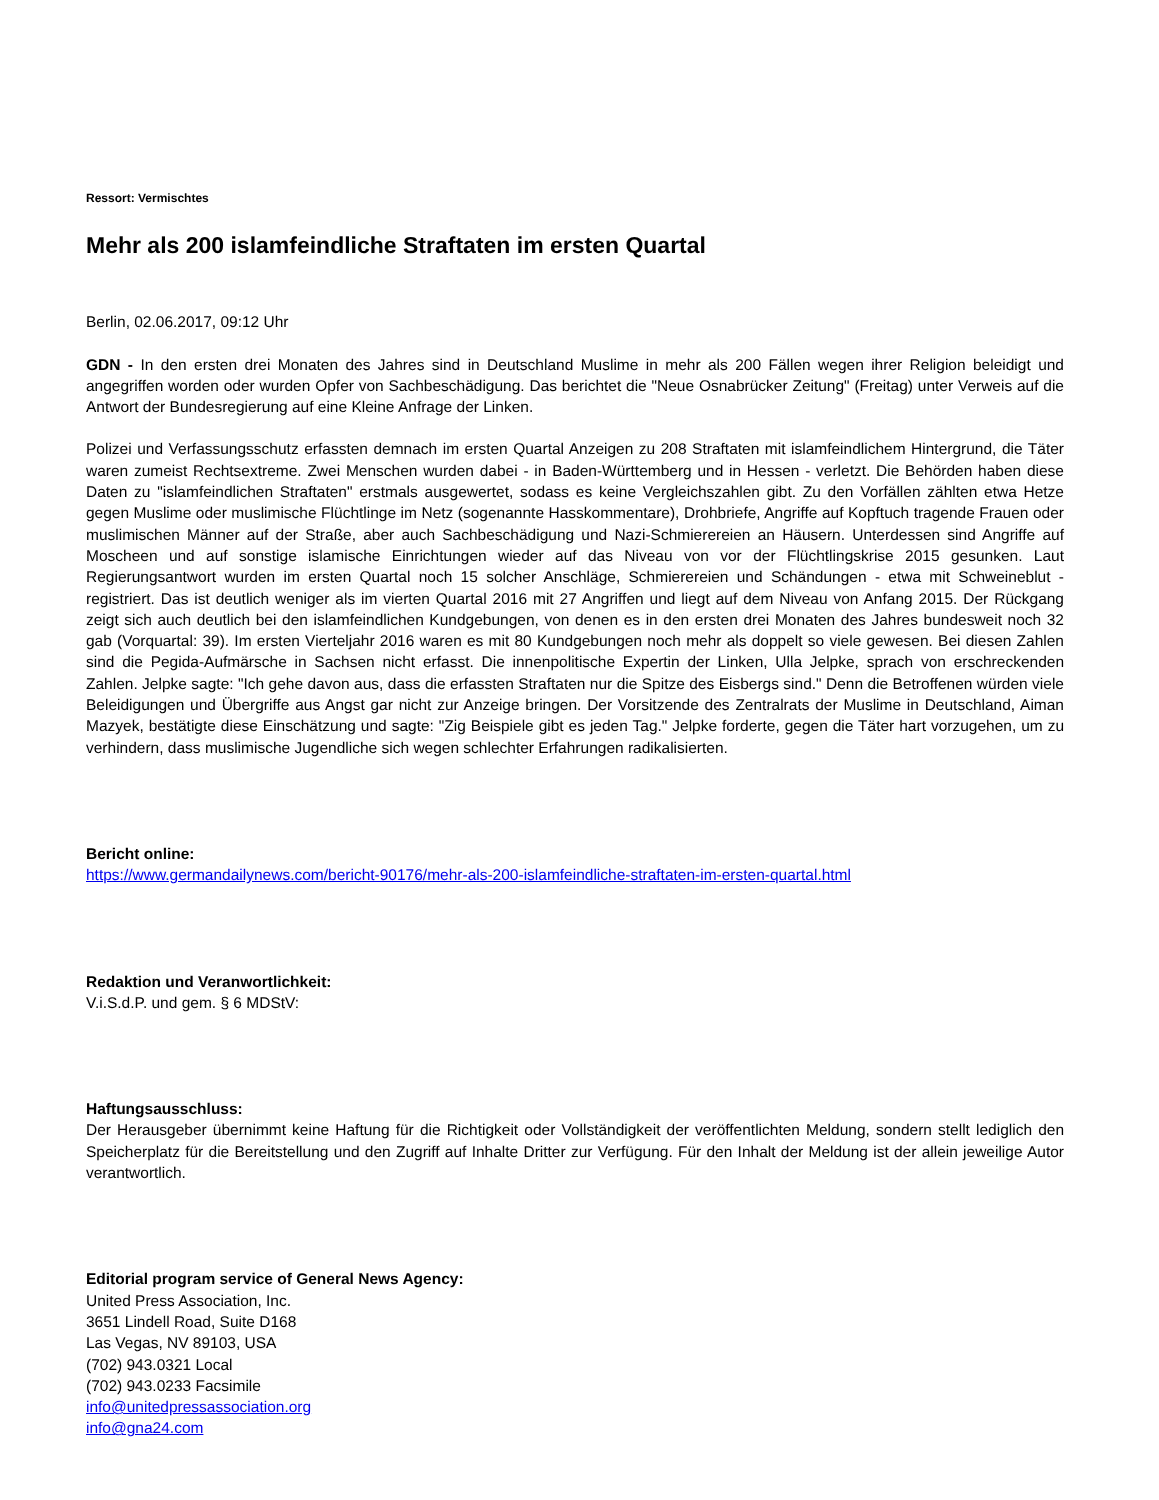Ressort: Vermischtes
Mehr als 200 islamfeindliche Straftaten im ersten Quartal
Berlin, 02.06.2017, 09:12 Uhr
GDN - In den ersten drei Monaten des Jahres sind in Deutschland Muslime in mehr als 200 Fällen wegen ihrer Religion beleidigt und angegriffen worden oder wurden Opfer von Sachbeschädigung. Das berichtet die "Neue Osnabrücker Zeitung" (Freitag) unter Verweis auf die Antwort der Bundesregierung auf eine Kleine Anfrage der Linken.
Polizei und Verfassungsschutz erfassten demnach im ersten Quartal Anzeigen zu 208 Straftaten mit islamfeindlichem Hintergrund, die Täter waren zumeist Rechtsextreme. Zwei Menschen wurden dabei - in Baden-Württemberg und in Hessen - verletzt. Die Behörden haben diese Daten zu "islamfeindlichen Straftaten" erstmals ausgewertet, sodass es keine Vergleichszahlen gibt. Zu den Vorfällen zählten etwa Hetze gegen Muslime oder muslimische Flüchtlinge im Netz (sogenannte Hasskommentare), Drohbriefe, Angriffe auf Kopftuch tragende Frauen oder muslimischen Männer auf der Straße, aber auch Sachbeschädigung und Nazi-Schmierereien an Häusern. Unterdessen sind Angriffe auf Moscheen und auf sonstige islamische Einrichtungen wieder auf das Niveau von vor der Flüchtlingskrise 2015 gesunken. Laut Regierungsantwort wurden im ersten Quartal noch 15 solcher Anschläge, Schmierereien und Schändungen - etwa mit Schweineblut - registriert. Das ist deutlich weniger als im vierten Quartal 2016 mit 27 Angriffen und liegt auf dem Niveau von Anfang 2015. Der Rückgang zeigt sich auch deutlich bei den islamfeindlichen Kundgebungen, von denen es in den ersten drei Monaten des Jahres bundesweit noch 32 gab (Vorquartal: 39). Im ersten Vierteljahr 2016 waren es mit 80 Kundgebungen noch mehr als doppelt so viele gewesen. Bei diesen Zahlen sind die Pegida-Aufmärsche in Sachsen nicht erfasst. Die innenpolitische Expertin der Linken, Ulla Jelpke, sprach von erschreckenden Zahlen. Jelpke sagte: "Ich gehe davon aus, dass die erfassten Straftaten nur die Spitze des Eisbergs sind." Denn die Betroffenen würden viele Beleidigungen und Übergriffe aus Angst gar nicht zur Anzeige bringen. Der Vorsitzende des Zentralrats der Muslime in Deutschland, Aiman Mazyek, bestätigte diese Einschätzung und sagte: "Zig Beispiele gibt es jeden Tag." Jelpke forderte, gegen die Täter hart vorzugehen, um zu verhindern, dass muslimische Jugendliche sich wegen schlechter Erfahrungen radikalisierten.
Bericht online:
https://www.germandailynews.com/bericht-90176/mehr-als-200-islamfeindliche-straftaten-im-ersten-quartal.html
Redaktion und Veranwortlichkeit:
V.i.S.d.P. und gem. § 6 MDStV:
Haftungsausschluss:
Der Herausgeber übernimmt keine Haftung für die Richtigkeit oder Vollständigkeit der veröffentlichten Meldung, sondern stellt lediglich den Speicherplatz für die Bereitstellung und den Zugriff auf Inhalte Dritter zur Verfügung. Für den Inhalt der Meldung ist der allein jeweilige Autor verantwortlich.
Editorial program service of General News Agency:
United Press Association, Inc.
3651 Lindell Road, Suite D168
Las Vegas, NV 89103, USA
(702) 943.0321 Local
(702) 943.0233 Facsimile
info@unitedpressassociation.org
info@gna24.com